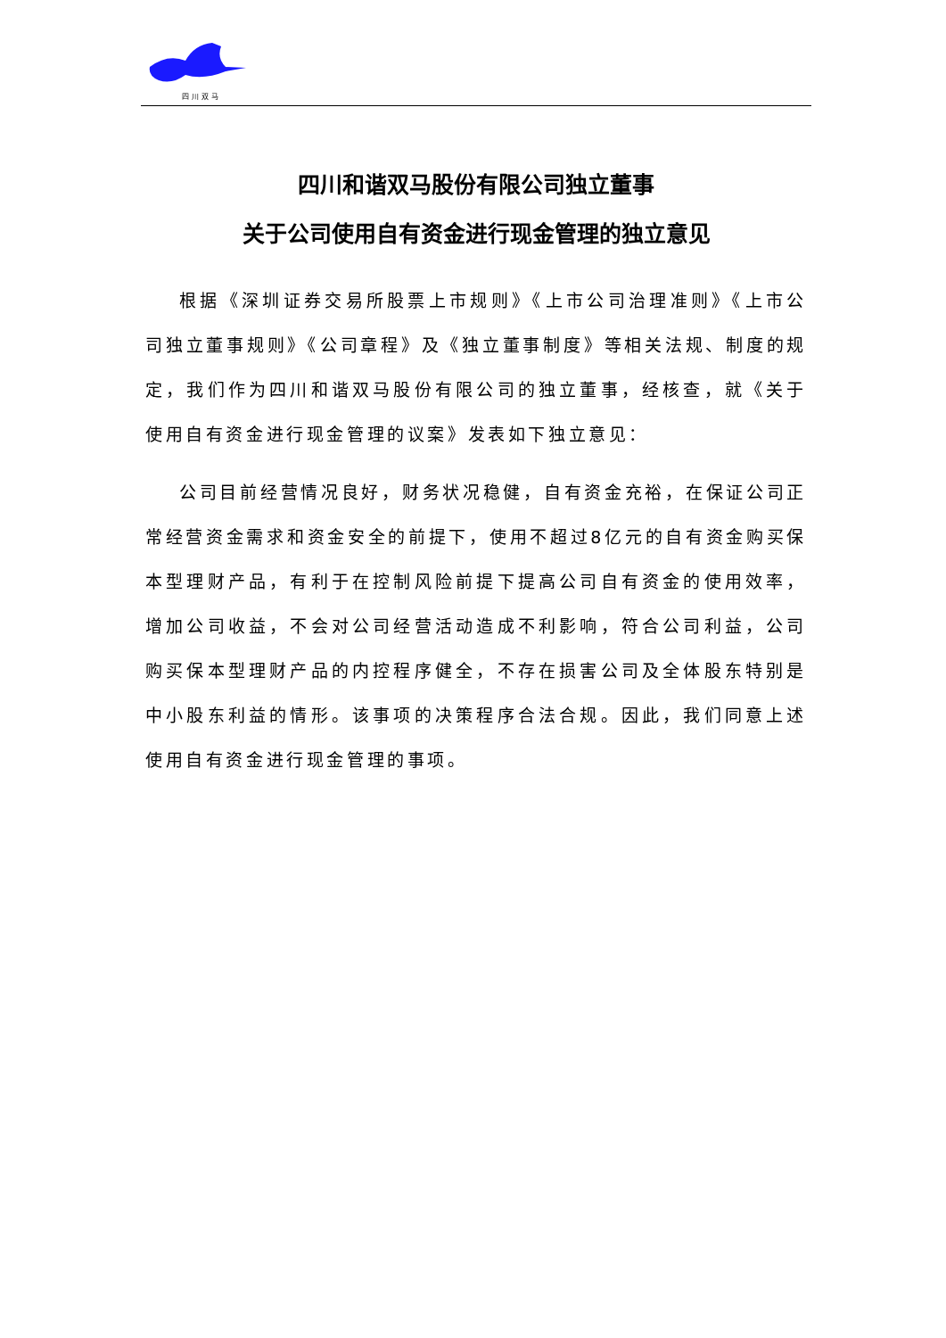四川双马
四川和谐双马股份有限公司独立董事
关于公司使用自有资金进行现金管理的独立意见
根据《深圳证券交易所股票上市规则》《上市公司治理准则》《上市公司独立董事规则》《公司章程》及《独立董事制度》等相关法规、制度的规定，我们作为四川和谐双马股份有限公司的独立董事，经核查，就《关于使用自有资金进行现金管理的议案》发表如下独立意见：
公司目前经营情况良好，财务状况稳健，自有资金充裕，在保证公司正常经营资金需求和资金安全的前提下，使用不超过8亿元的自有资金购买保本型理财产品，有利于在控制风险前提下提高公司自有资金的使用效率，增加公司收益，不会对公司经营活动造成不利影响，符合公司利益，公司购买保本型理财产品的内控程序健全，不存在损害公司及全体股东特别是中小股东利益的情形。该事项的决策程序合法合规。因此，我们同意上述使用自有资金进行现金管理的事项。